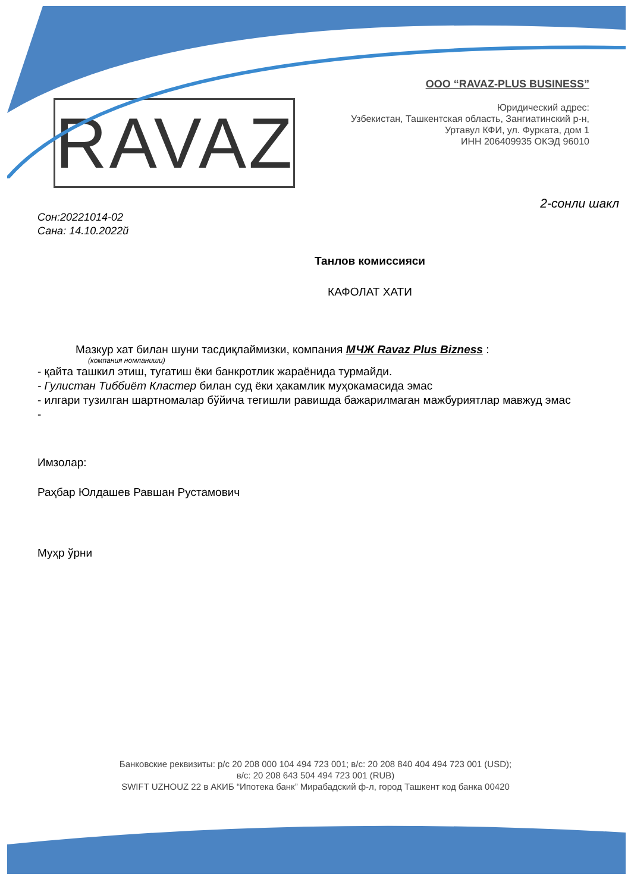RAVAZ
ООО “RAVAZ-PLUS BUSINESS”
Юридический адрес:
Узбекистан, Ташкентская область, Зангиатинский р-н,
Уртавул КФИ, ул. Фурката, дом 1
ИНН 206409935 ОКЭД 96010
2-сонли шакл
Сон:20221014-02
Сана: 14.10.2022й
Танлов комиссияси
КАФОЛАТ ХАТИ
Мазкур хат билан шуни тасдиқлаймизки, компания МЧЖ Ravaz Plus Bizness :
(компания номланиши)
- қайта ташкил этиш, тугатиш ёки банкротлик жараёнида турмайди.
- Гулистан Тиббиёт Кластер билан суд ёки ҳакамлик муҳокамасида эмас
- илгари тузилган шартномалар бўйича тегишли равишда бажарилмаган мажбуриятлар мавжуд эмас
-
Имзолар:
Раҳбар Юлдашев Равшан Рустамович
Муҳр ўрни
Банковские реквизиты: р/с 20 208 000 104 494 723 001; в/с: 20 208 840 404 494 723 001 (USD);
в/с: 20 208 643 504 494 723 001 (RUB)
SWIFT UZHOUZ 22 в АКИБ “Ипотека банк” Мирабадский ф-л, город Ташкент код банка 00420